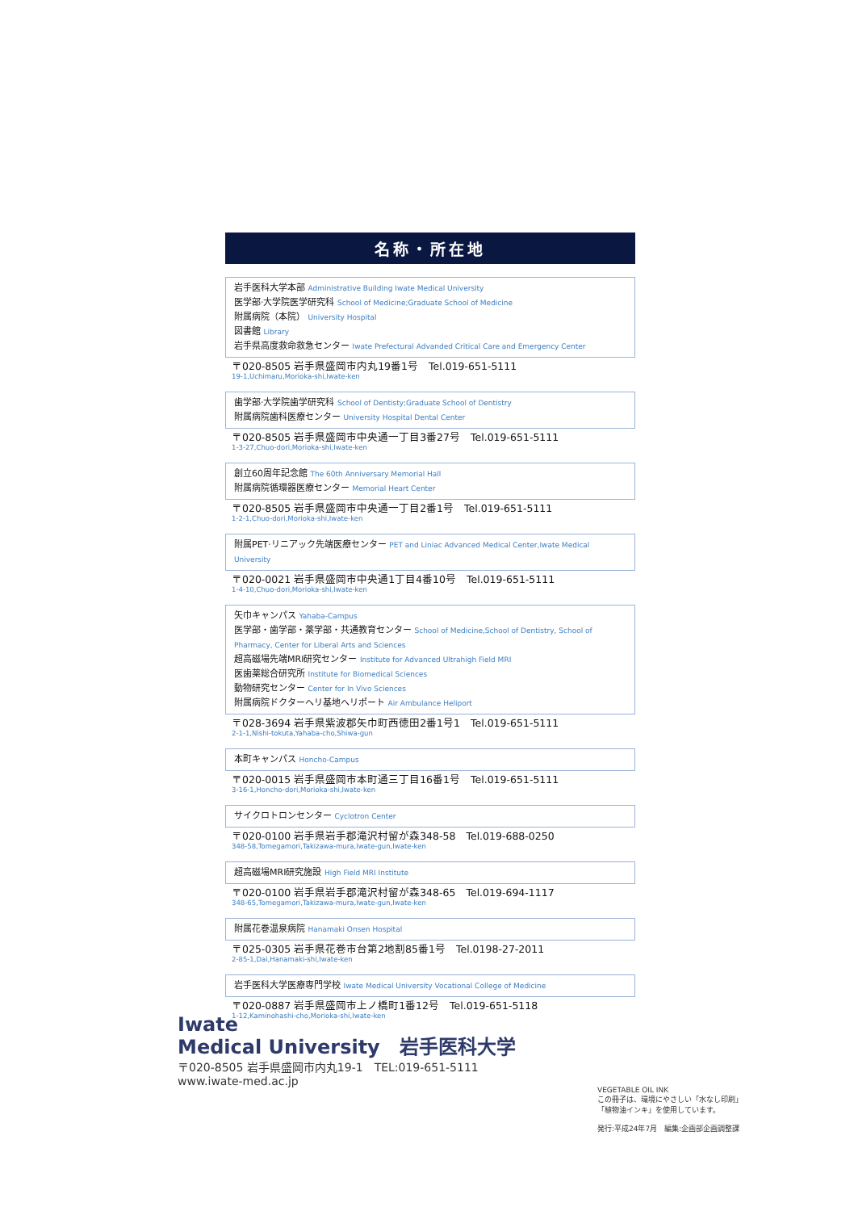名称・所在地
岩手医科大学本部 Administrative Building Iwate Medical University
医学部·大学院医学研究科 School of Medicine;Graduate School of Medicine
附属病院（本院） University Hospital
図書館 Library
岩手県高度救命救急センター Iwate Prefectural Advanded Critical Care and Emergency Center
〒020-8505 岩手県盛岡市内丸19番1号　Tel.019-651-5111
19-1,Uchimaru,Morioka-shi,Iwate-ken
歯学部·大学院歯学研究科 School of Dentisty;Graduate School of Dentistry
附属病院歯科医療センター University Hospital Dental Center
〒020-8505 岩手県盛岡市中央通一丁目3番27号　Tel.019-651-5111
1-3-27,Chuo-dori,Morioka-shi,Iwate-ken
創立60周年記念館 The 60th Anniversary Memorial Hall
附属病院循環器医療センター Memorial Heart Center
〒020-8505 岩手県盛岡市中央通一丁目2番1号　Tel.019-651-5111
1-2-1,Chuo-dori,Morioka-shi,Iwate-ken
附属PET·リニアック先端医療センター PET and Liniac Advanced Medical Center,Iwate Medical University
〒020-0021 岩手県盛岡市中央通1丁目4番10号　Tel.019-651-5111
1-4-10,Chuo-dori,Morioka-shi,Iwate-ken
矢巾キャンパス Yahaba-Campus
医学部・歯学部・薬学部・共通教育センター School of Medicine,School of Dentistry, School of Pharmacy, Center for Liberal Arts and Sciences
超高磁場先端MRI研究センター Institute for Advanced Ultrahigh Field MRI
医歯薬総合研究所 Institute for Biomedical Sciences
動物研究センター Center for In Vivo Sciences
附属病院ドクターヘリ基地ヘリポート Air Ambulance Heliport
〒028-3694 岩手県紫波郡矢巾町西徳田2番1号1　Tel.019-651-5111
2-1-1,Nishi-tokuta,Yahaba-cho,Shiwa-gun
本町キャンパス Honcho-Campus
〒020-0015 岩手県盛岡市本町通三丁目16番1号　Tel.019-651-5111
3-16-1,Honcho-dori,Morioka-shi,Iwate-ken
サイクロトロンセンター Cyclotron Center
〒020-0100 岩手県岩手郡滝沢村留が森348-58　Tel.019-688-0250
348-58,Tomegamori,Takizawa-mura,Iwate-gun,Iwate-ken
超高磁場MRI研究施設 High Field MRI Institute
〒020-0100 岩手県岩手郡滝沢村留が森348-65　Tel.019-694-1117
348-65,Tomegamori,Takizawa-mura,Iwate-gun,Iwate-ken
附属花巻温泉病院 Hanamaki Onsen Hospital
〒025-0305 岩手県花巻市台第2地割85番1号　Tel.0198-27-2011
2-85-1,Dai,Hanamaki-shi,Iwate-ken
岩手医科大学医療専門学校 Iwate Medical University Vocational College of Medicine
〒020-0887 岩手県盛岡市上ノ橋町1番12号　Tel.019-651-5118
1-12,Kaminohashi-cho,Morioka-shi,Iwate-ken
Iwate
Medical University　岩手医科大学
〒020-8505 岩手県盛岡市内丸19-1　TEL:019-651-5111
www.iwate-med.ac.jp
VEGETABLE OIL INK
この冊子は、環境にやさしい「水なし印刷」
「植物油インキ」を使用しています。
発行:平成24年7月　編集:企画部企画調整課